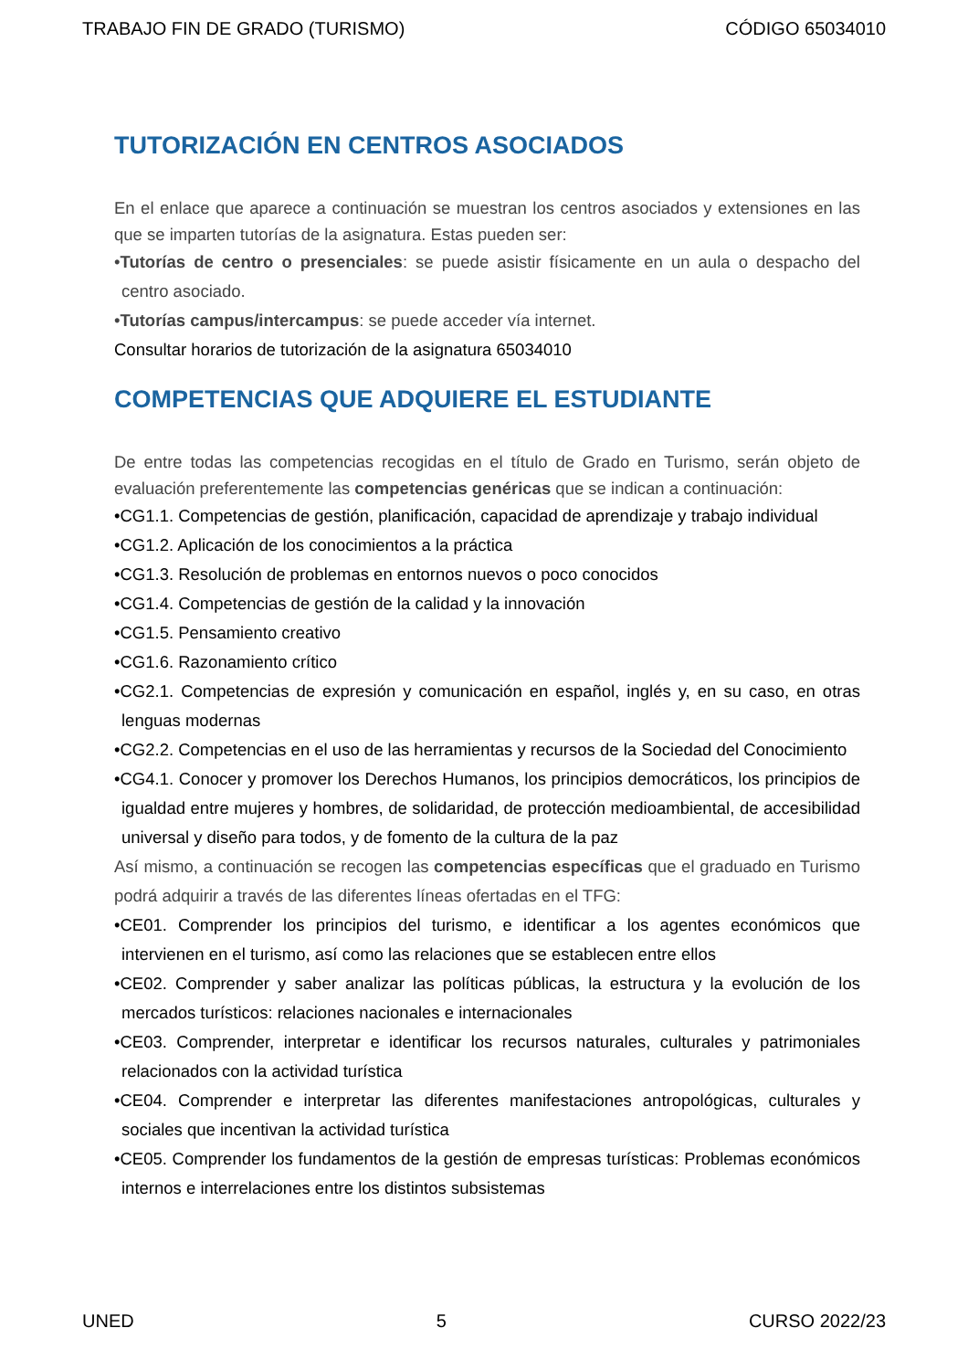TRABAJO FIN DE GRADO (TURISMO) CÓDIGO 65034010
TUTORIZACIÓN EN CENTROS ASOCIADOS
En el enlace que aparece a continuación se muestran los centros asociados y extensiones en las que se imparten tutorías de la asignatura. Estas pueden ser:
•Tutorías de centro o presenciales: se puede asistir físicamente en un aula o despacho del centro asociado.
•Tutorías campus/intercampus: se puede acceder vía internet.
Consultar horarios de tutorización de la asignatura 65034010
COMPETENCIAS QUE ADQUIERE EL ESTUDIANTE
De entre todas las competencias recogidas en el título de Grado en Turismo, serán objeto de evaluación preferentemente las competencias genéricas que se indican a continuación:
•CG1.1. Competencias de gestión, planificación, capacidad de aprendizaje y trabajo individual
•CG1.2. Aplicación de los conocimientos a la práctica
•CG1.3. Resolución de problemas en entornos nuevos o poco conocidos
•CG1.4. Competencias de gestión de la calidad y la innovación
•CG1.5. Pensamiento creativo
•CG1.6. Razonamiento crítico
•CG2.1. Competencias de expresión y comunicación en español, inglés y, en su caso, en otras lenguas modernas
•CG2.2. Competencias en el uso de las herramientas y recursos de la Sociedad del Conocimiento
•CG4.1. Conocer y promover los Derechos Humanos, los principios democráticos, los principios de igualdad entre mujeres y hombres, de solidaridad, de protección medioambiental, de accesibilidad universal y diseño para todos, y de fomento de la cultura de la paz
Así mismo, a continuación se recogen las competencias específicas que el graduado en Turismo podrá adquirir a través de las diferentes líneas ofertadas en el TFG:
•CE01. Comprender los principios del turismo, e identificar a los agentes económicos que intervienen en el turismo, así como las relaciones que se establecen entre ellos
•CE02. Comprender y saber analizar las políticas públicas, la estructura y la evolución de los mercados turísticos: relaciones nacionales e internacionales
•CE03. Comprender, interpretar e identificar los recursos naturales, culturales y patrimoniales relacionados con la actividad turística
•CE04. Comprender e interpretar las diferentes manifestaciones antropológicas, culturales y sociales que incentivan la actividad turística
•CE05. Comprender los fundamentos de la gestión de empresas turísticas: Problemas económicos internos e interrelaciones entre los distintos subsistemas
UNED 5 CURSO 2022/23